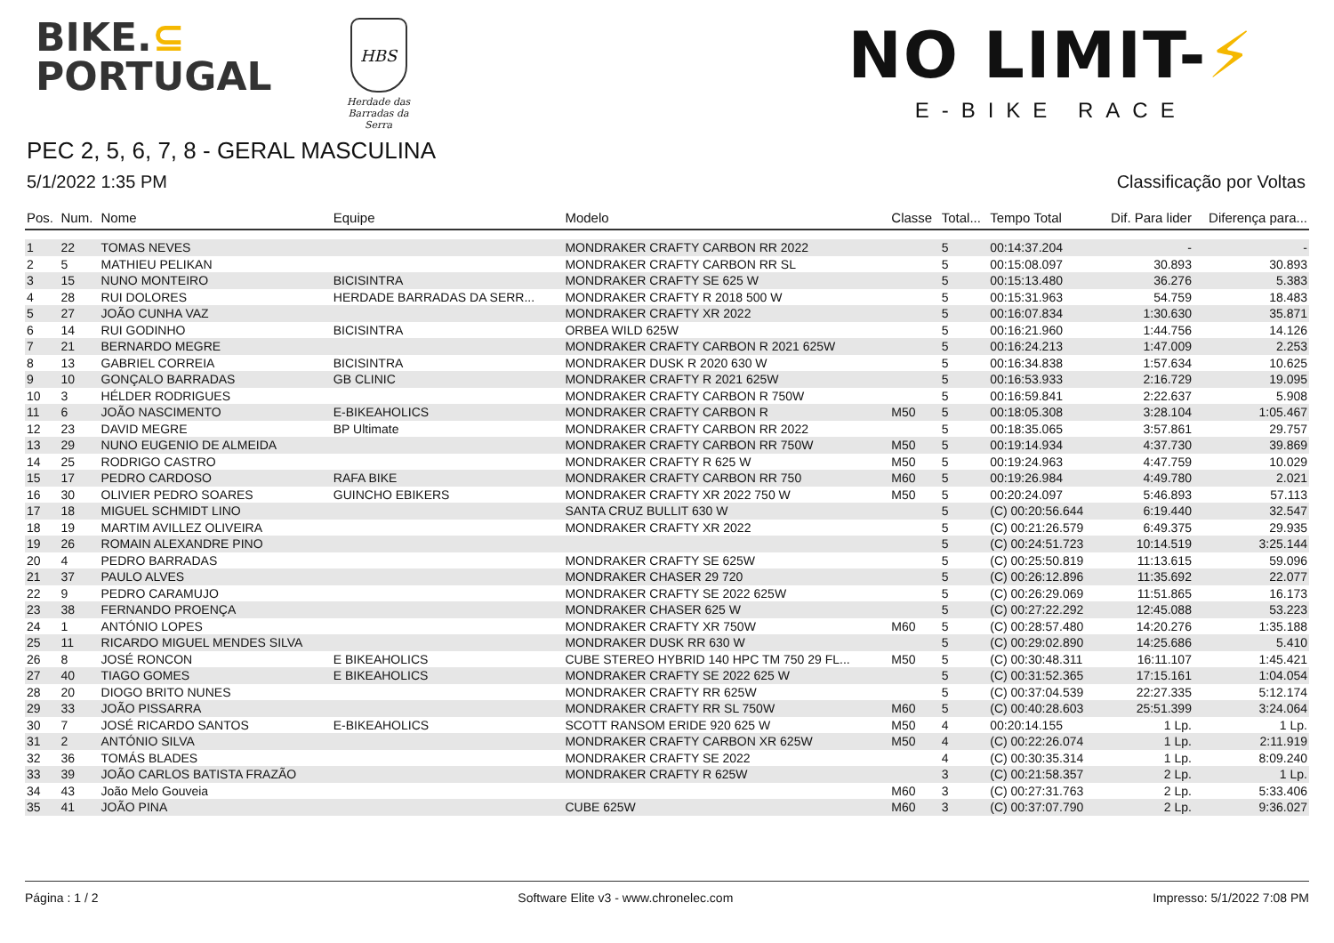BIKE.⊆
PORTUGAL
HBS
Herdade das Barradas da Serra
NO LIMIT-⚡
E-BIKE RACE
PEC 2, 5, 6, 7, 8 - GERAL MASCULINA
5/1/2022 1:35 PM Classificação por Voltas
| Pos. | Num. | Nome | Equipe | Modelo | Classe | Total... | Tempo Total | Dif. Para lider | Diferença para... |
| --- | --- | --- | --- | --- | --- | --- | --- | --- | --- |
| 1 | 22 | TOMAS NEVES | | MONDRAKER CRAFTY CARBON RR 2022 | | 5 | 00:14:37.204 | - | - |
| 2 | 5 | MATHIEU PELIKAN | | MONDRAKER CRAFTY CARBON RR SL | | 5 | 00:15:08.097 | 30.893 | 30.893 |
| 3 | 15 | NUNO MONTEIRO | BICISINTRA | MONDRAKER CRAFTY SE 625 W | | 5 | 00:15:13.480 | 36.276 | 5.383 |
| 4 | 28 | RUI DOLORES | HERDADE BARRADAS DA SERR... | MONDRAKER CRAFTY R 2018 500 W | | 5 | 00:15:31.963 | 54.759 | 18.483 |
| 5 | 27 | JOÃO CUNHA VAZ | | MONDRAKER CRAFTY XR 2022 | | 5 | 00:16:07.834 | 1:30.630 | 35.871 |
| 6 | 14 | RUI GODINHO | BICISINTRA | ORBEA WILD 625W | | 5 | 00:16:21.960 | 1:44.756 | 14.126 |
| 7 | 21 | BERNARDO MEGRE | | MONDRAKER CRAFTY CARBON R 2021 625W | | 5 | 00:16:24.213 | 1:47.009 | 2.253 |
| 8 | 13 | GABRIEL CORREIA | BICISINTRA | MONDRAKER DUSK R 2020 630 W | | 5 | 00:16:34.838 | 1:57.634 | 10.625 |
| 9 | 10 | GONÇALO BARRADAS | GB CLINIC | MONDRAKER CRAFTY R 2021 625W | | 5 | 00:16:53.933 | 2:16.729 | 19.095 |
| 10 | 3 | HÉLDER RODRIGUES | | MONDRAKER CRAFTY CARBON R 750W | | 5 | 00:16:59.841 | 2:22.637 | 5.908 |
| 11 | 6 | JOÃO NASCIMENTO | E-BIKEAHOLICS | MONDRAKER CRAFTY CARBON R | M50 | 5 | 00:18:05.308 | 3:28.104 | 1:05.467 |
| 12 | 23 | DAVID MEGRE | BP Ultimate | MONDRAKER CRAFTY CARBON RR 2022 | | 5 | 00:18:35.065 | 3:57.861 | 29.757 |
| 13 | 29 | NUNO EUGENIO DE ALMEIDA | | MONDRAKER CRAFTY CARBON RR 750W | M50 | 5 | 00:19:14.934 | 4:37.730 | 39.869 |
| 14 | 25 | RODRIGO CASTRO | | MONDRAKER CRAFTY R 625 W | M50 | 5 | 00:19:24.963 | 4:47.759 | 10.029 |
| 15 | 17 | PEDRO CARDOSO | RAFA BIKE | MONDRAKER CRAFTY CARBON RR 750 | M60 | 5 | 00:19:26.984 | 4:49.780 | 2.021 |
| 16 | 30 | OLIVIER PEDRO SOARES | GUINCHO EBIKERS | MONDRAKER CRAFTY XR 2022 750 W | M50 | 5 | 00:20:24.097 | 5:46.893 | 57.113 |
| 17 | 18 | MIGUEL SCHMIDT LINO | | SANTA CRUZ BULLIT 630 W | | 5 | (C) 00:20:56.644 | 6:19.440 | 32.547 |
| 18 | 19 | MARTIM AVILLEZ OLIVEIRA | | MONDRAKER CRAFTY XR 2022 | | 5 | (C) 00:21:26.579 | 6:49.375 | 29.935 |
| 19 | 26 | ROMAIN ALEXANDRE PINO | | | | 5 | (C) 00:24:51.723 | 10:14.519 | 3:25.144 |
| 20 | 4 | PEDRO BARRADAS | | MONDRAKER CRAFTY SE 625W | | 5 | (C) 00:25:50.819 | 11:13.615 | 59.096 |
| 21 | 37 | PAULO ALVES | | MONDRAKER CHASER 29 720 | | 5 | (C) 00:26:12.896 | 11:35.692 | 22.077 |
| 22 | 9 | PEDRO CARAMUJO | | MONDRAKER CRAFTY SE 2022 625W | | 5 | (C) 00:26:29.069 | 11:51.865 | 16.173 |
| 23 | 38 | FERNANDO PROENÇA | | MONDRAKER CHASER 625 W | | 5 | (C) 00:27:22.292 | 12:45.088 | 53.223 |
| 24 | 1 | ANTÓNIO LOPES | | MONDRAKER CRAFTY XR 750W | M60 | 5 | (C) 00:28:57.480 | 14:20.276 | 1:35.188 |
| 25 | 11 | RICARDO MIGUEL MENDES SILVA | | MONDRAKER DUSK RR 630 W | | 5 | (C) 00:29:02.890 | 14:25.686 | 5.410 |
| 26 | 8 | JOSÉ RONCON | E BIKEAHOLICS | CUBE STEREO HYBRID 140 HPC TM 750 29 FL... | M50 | 5 | (C) 00:30:48.311 | 16:11.107 | 1:45.421 |
| 27 | 40 | TIAGO GOMES | E BIKEAHOLICS | MONDRAKER CRAFTY SE 2022 625 W | | 5 | (C) 00:31:52.365 | 17:15.161 | 1:04.054 |
| 28 | 20 | DIOGO BRITO NUNES | | MONDRAKER CRAFTY RR 625W | | 5 | (C) 00:37:04.539 | 22:27.335 | 5:12.174 |
| 29 | 33 | JOÃO PISSARRA | | MONDRAKER CRAFTY RR SL 750W | M60 | 5 | (C) 00:40:28.603 | 25:51.399 | 3:24.064 |
| 30 | 7 | JOSÉ RICARDO SANTOS | E-BIKEAHOLICS | SCOTT RANSOM ERIDE 920 625 W | M50 | 4 | 00:20:14.155 | 1 Lp. | 1 Lp. |
| 31 | 2 | ANTÓNIO SILVA | | MONDRAKER CRAFTY CARBON XR 625W | M50 | 4 | (C) 00:22:26.074 | 1 Lp. | 2:11.919 |
| 32 | 36 | TOMÁS BLADES | | MONDRAKER CRAFTY SE 2022 | | 4 | (C) 00:30:35.314 | 1 Lp. | 8:09.240 |
| 33 | 39 | JOÃO CARLOS BATISTA FRAZÃO | | MONDRAKER CRAFTY R 625W | | 3 | (C) 00:21:58.357 | 2 Lp. | 1 Lp. |
| 34 | 43 | João Melo Gouveia | | | M60 | 3 | (C) 00:27:31.763 | 2 Lp. | 5:33.406 |
| 35 | 41 | JOÃO PINA | | CUBE 625W | M60 | 3 | (C) 00:37:07.790 | 2 Lp. | 9:36.027 |
Página : 1 / 2 Software Elite v3 - www.chronelec.com Impresso: 5/1/2022 7:08 PM